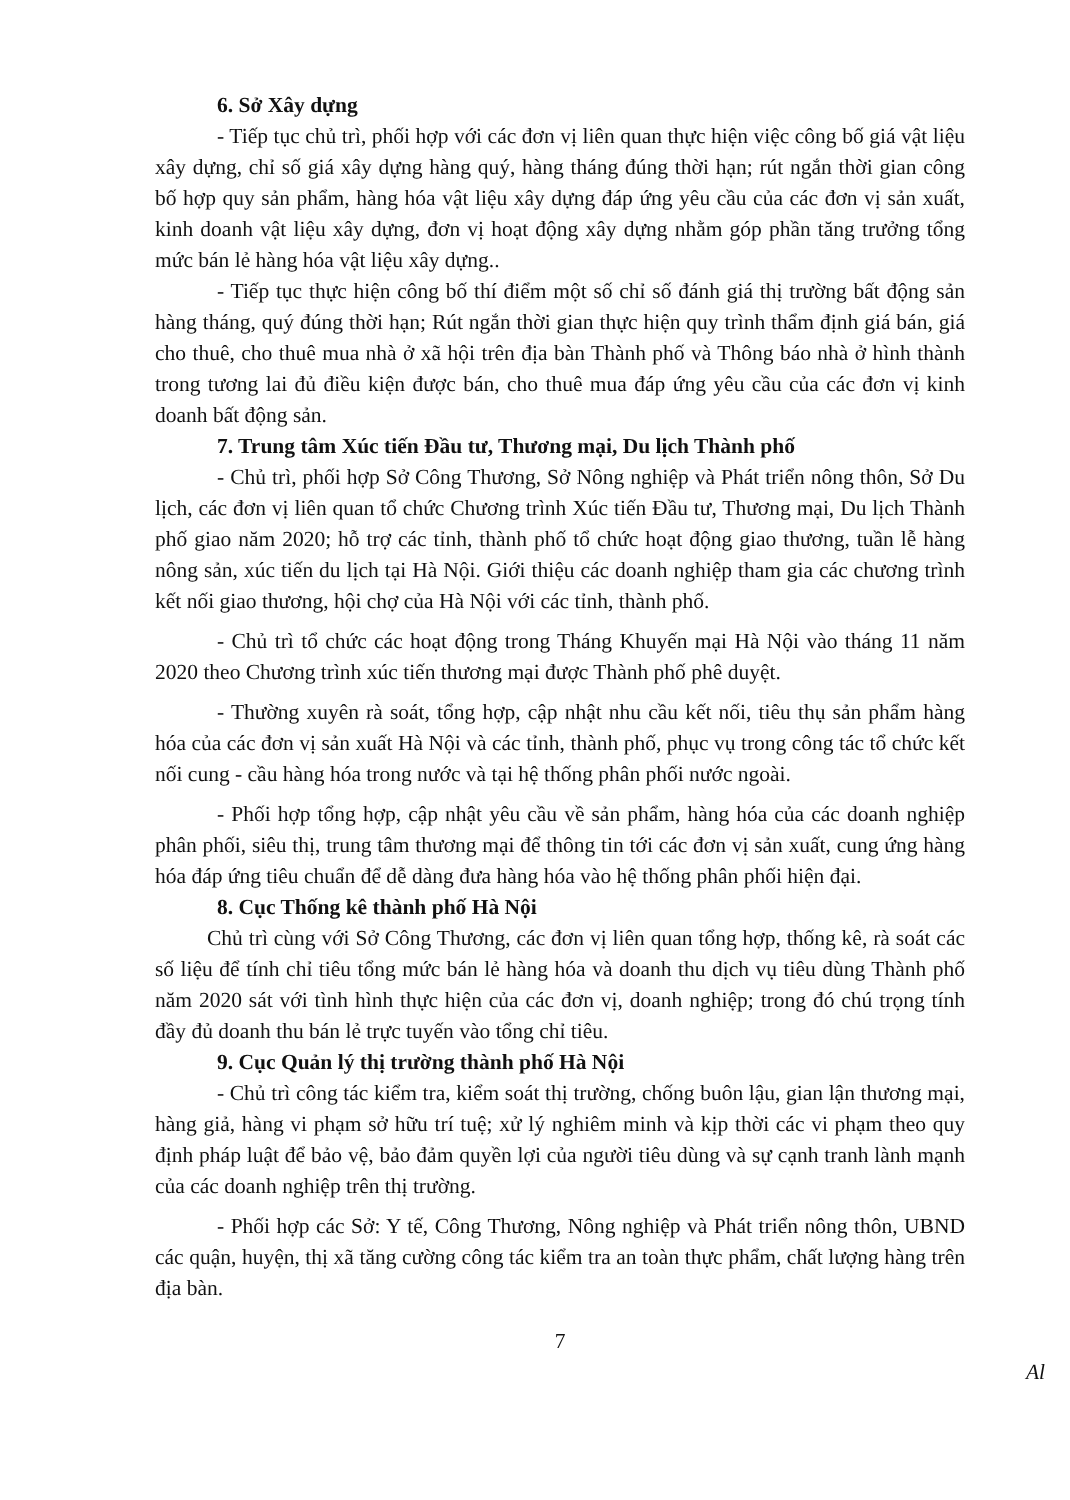6. Sở Xây dựng
- Tiếp tục chủ trì, phối hợp với các đơn vị liên quan thực hiện việc công bố giá vật liệu xây dựng, chỉ số giá xây dựng hàng quý, hàng tháng đúng thời hạn; rút ngắn thời gian công bố hợp quy sản phẩm, hàng hóa vật liệu xây dựng đáp ứng yêu cầu của các đơn vị sản xuất, kinh doanh vật liệu xây dựng, đơn vị hoạt động xây dựng nhằm góp phần tăng trưởng tổng mức bán lẻ hàng hóa vật liệu xây dựng..
- Tiếp tục thực hiện công bố thí điểm một số chỉ số đánh giá thị trường bất động sản hàng tháng, quý đúng thời hạn; Rút ngắn thời gian thực hiện quy trình thẩm định giá bán, giá cho thuê, cho thuê mua nhà ở xã hội trên địa bàn Thành phố và Thông báo nhà ở hình thành trong tương lai đủ điều kiện được bán, cho thuê mua đáp ứng yêu cầu của các đơn vị kinh doanh bất động sản.
7. Trung tâm Xúc tiến Đầu tư, Thương mại, Du lịch Thành phố
- Chủ trì, phối hợp Sở Công Thương, Sở Nông nghiệp và Phát triển nông thôn, Sở Du lịch, các đơn vị liên quan tổ chức Chương trình Xúc tiến Đầu tư, Thương mại, Du lịch Thành phố giao năm 2020; hỗ trợ các tỉnh, thành phố tổ chức hoạt động giao thương, tuần lễ hàng nông sản, xúc tiến du lịch tại Hà Nội. Giới thiệu các doanh nghiệp tham gia các chương trình kết nối giao thương, hội chợ của Hà Nội với các tỉnh, thành phố.
- Chủ trì tổ chức các hoạt động trong Tháng Khuyến mại Hà Nội vào tháng 11 năm 2020 theo Chương trình xúc tiến thương mại được Thành phố phê duyệt.
- Thường xuyên rà soát, tổng hợp, cập nhật nhu cầu kết nối, tiêu thụ sản phẩm hàng hóa của các đơn vị sản xuất Hà Nội và các tỉnh, thành phố, phục vụ trong công tác tổ chức kết nối cung - cầu hàng hóa trong nước và tại hệ thống phân phối nước ngoài.
- Phối hợp tổng hợp, cập nhật yêu cầu về sản phẩm, hàng hóa của các doanh nghiệp phân phối, siêu thị, trung tâm thương mại để thông tin tới các đơn vị sản xuất, cung ứng hàng hóa đáp ứng tiêu chuẩn để dễ dàng đưa hàng hóa vào hệ thống phân phối hiện đại.
8. Cục Thống kê thành phố Hà Nội
Chủ trì cùng với Sở Công Thương, các đơn vị liên quan tổng hợp, thống kê, rà soát các số liệu để tính chỉ tiêu tổng mức bán lẻ hàng hóa và doanh thu dịch vụ tiêu dùng Thành phố năm 2020 sát với tình hình thực hiện của các đơn vị, doanh nghiệp; trong đó chú trọng tính đầy đủ doanh thu bán lẻ trực tuyến vào tổng chỉ tiêu.
9. Cục Quản lý thị trường thành phố Hà Nội
- Chủ trì công tác kiểm tra, kiểm soát thị trường, chống buôn lậu, gian lận thương mại, hàng giả, hàng vi phạm sở hữu trí tuệ; xử lý nghiêm minh và kịp thời các vi phạm theo quy định pháp luật để bảo vệ, bảo đảm quyền lợi của người tiêu dùng và sự cạnh tranh lành mạnh của các doanh nghiệp trên thị trường.
- Phối hợp các Sở: Y tế, Công Thương, Nông nghiệp và Phát triển nông thôn, UBND các quận, huyện, thị xã tăng cường công tác kiểm tra an toàn thực phẩm, chất lượng hàng trên địa bàn.
7
Al